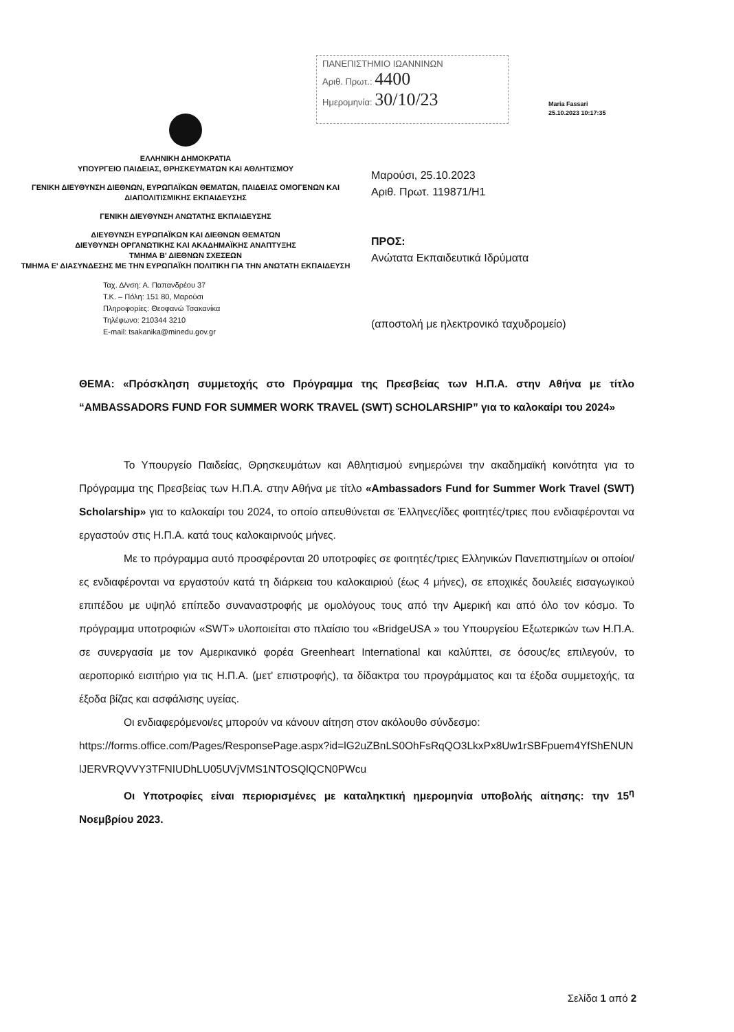ΠΑΝΕΠΙΣΤΗΜΙΟ ΙΩΑΝΝΙΝΩΝ
Αριθ. Πρωτ.: 4400
Ημερομηνία: 30/10/23
Maria Fassari
25.10.2023 10:17:35
ΕΛΛΗΝΙΚΗ ΔΗΜΟΚΡΑΤΙΑ
ΥΠΟΥΡΓΕΙΟ ΠΑΙΔΕΙΑΣ, ΘΡΗΣΚΕΥΜΑΤΩΝ ΚΑΙ ΑΘΛΗΤΙΣΜΟΥ
ΓΕΝΙΚΗ ΔΙΕΥΘΥΝΣΗ ΔΙΕΘΝΩΝ, ΕΥΡΩΠΑΪΚΩΝ ΘΕΜΑΤΩΝ, ΠΑΙΔΕΙΑΣ ΟΜΟΓΕΝΩΝ ΚΑΙ ΔΙΑΠΟΛΙΤΙΣΜΙΚΗΣ ΕΚΠΑΙΔΕΥΣΗΣ
ΓΕΝΙΚΗ ΔΙΕΥΘΥΝΣΗ ΑΝΩΤΑΤΗΣ ΕΚΠΑΙΔΕΥΣΗΣ
ΔΙΕΥΘΥΝΣΗ ΕΥΡΩΠΑΪΚΩΝ ΚΑΙ ΔΙΕΘΝΩΝ ΘΕΜΑΤΩΝ
ΔΙΕΥΘΥΝΣΗ ΟΡΓΑΝΩΤΙΚΗΣ ΚΑΙ ΑΚΑΔΗΜΑΪΚΗΣ ΑΝΑΠΤΥΞΗΣ
ΤΜΗΜΑ Β' ΔΙΕΘΝΩΝ ΣΧΕΣΕΩΝ
ΤΜΗΜΑ Ε' ΔΙΑΣΥΝΔΕΣΗΣ ΜΕ ΤΗΝ ΕΥΡΩΠΑΪΚΗ ΠΟΛΙΤΙΚΗ ΓΙΑ ΤΗΝ ΑΝΩΤΑΤΗ ΕΚΠΑΙΔΕΥΣΗ
Ταχ. Δ/νση: Α. Παπανδρέου 37
Τ.Κ. – Πόλη: 151 80, Μαρούσι
Πληροφορίες: Θεοφανώ Τσακανίκα
Τηλέφωνο: 210344 3210
E-mail: tsakanika@minedu.gov.gr
Μαρούσι, 25.10.2023
Αριθ. Πρωτ. 119871/Η1
ΠΡΟΣ:
Ανώτατα Εκπαιδευτικά Ιδρύματα
(αποστολή με ηλεκτρονικό ταχυδρομείο)
ΘΕΜΑ: «Πρόσκληση συμμετοχής στο Πρόγραμμα της Πρεσβείας των Η.Π.Α. στην Αθήνα με τίτλο “AMBASSADORS FUND FOR SUMMER WORK TRAVEL (SWT) SCHOLARSHIP” για το καλοκαίρι του 2024»
Το Υπουργείο Παιδείας, Θρησκευμάτων και Αθλητισμού ενημερώνει την ακαδημαϊκή κοινότητα για το Πρόγραμμα της Πρεσβείας των Η.Π.Α. στην Αθήνα με τίτλο «Ambassadors Fund for Summer Work Travel (SWT) Scholarship» για το καλοκαίρι του 2024, το οποίο απευθύνεται σε Έλληνες/ίδες φοιτητές/τριες που ενδιαφέρονται να εργαστούν στις Η.Π.Α. κατά τους καλοκαιρινούς μήνες.
Με το πρόγραμμα αυτό προσφέρονται 20 υποτροφίες σε φοιτητές/τριες Ελληνικών Πανεπιστημίων οι οποίοι/ες ενδιαφέρονται να εργαστούν κατά τη διάρκεια του καλοκαιριού (έως 4 μήνες), σε εποχικές δουλειές εισαγωγικού επιπέδου με υψηλό επίπεδο συναναστροφής με ομολόγους τους από την Αμερική και από όλο τον κόσμο. Το πρόγραμμα υποτροφιών «SWT» υλοποιείται στο πλαίσιο του «BridgeUSA » του Υπουργείου Εξωτερικών των Η.Π.Α. σε συνεργασία με τον Αμερικανικό φορέα Greenheart International και καλύπτει, σε όσους/ες επιλεγούν, το αεροπορικό εισιτήριο για τις Η.Π.Α. (μετ' επιστροφής), τα δίδακτρα του προγράμματος και τα έξοδα συμμετοχής, τα έξοδα βίζας και ασφάλισης υγείας.
Οι ενδιαφερόμενοι/ες μπορούν να κάνουν αίτηση στον ακόλουθο σύνδεσμο:
https://forms.office.com/Pages/ResponsePage.aspx?id=lG2uZBnLS0OhFsRqQO3LkxPx8Uw1rSBFpuem4YfShENUNlJERVRQVVY3TFNIUDhLU05UVjVMS1NTOSQlQCN0PWcu
Οι Υποτροφίες είναι περιορισμένες με καταληκτική ημερομηνία υποβολής αίτησης: την 15<sup>η</sup> Νοεμβρίου 2023.
Σελίδα 1 από 2